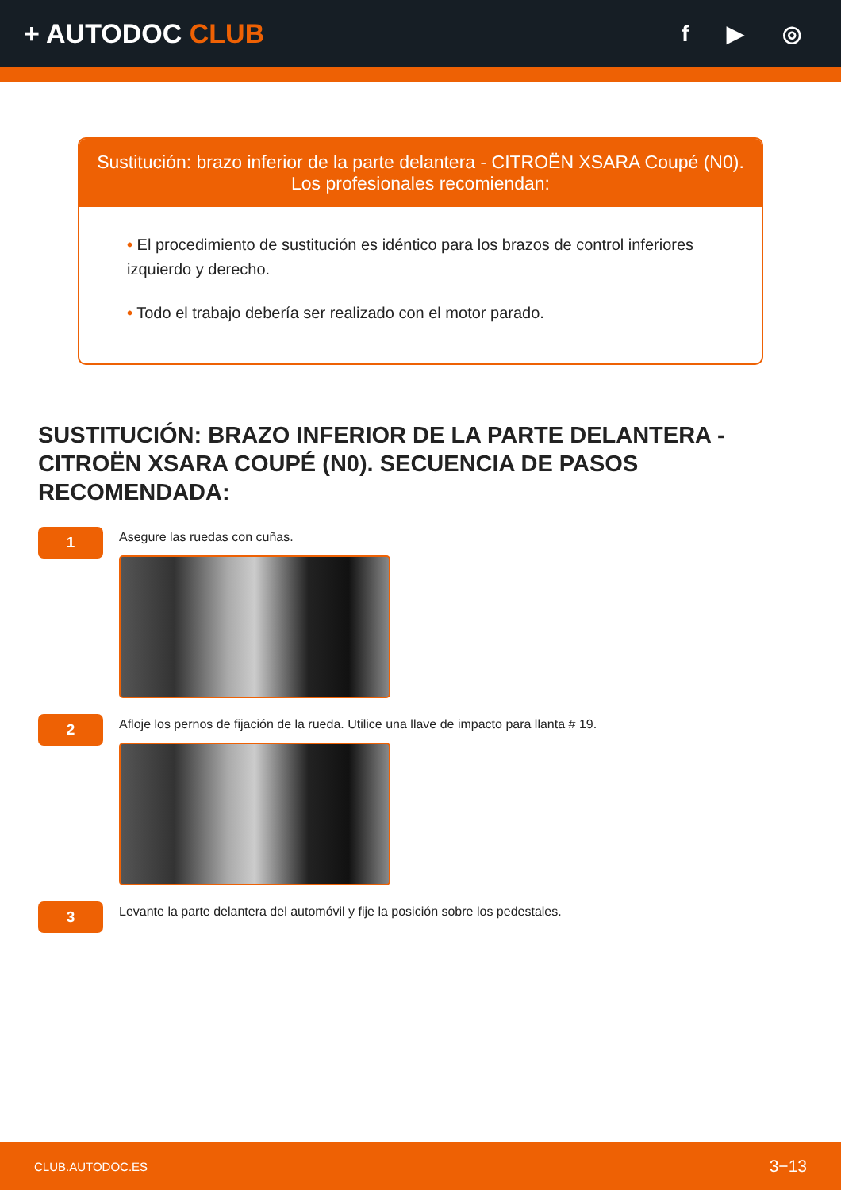+ AUTODOC CLUB
f ▶ ◎
Sustitución: brazo inferior de la parte delantera - CITROËN XSARA Coupé (N0).
Los profesionales recomiendan:
• El procedimiento de sustitución es idéntico para los brazos de control inferiores izquierdo y derecho.
• Todo el trabajo debería ser realizado con el motor parado.
SUSTITUCIÓN: BRAZO INFERIOR DE LA PARTE DELANTERA - CITROËN XSARA COUPÉ (N0). SECUENCIA DE PASOS RECOMENDADA:
1
Asegure las ruedas con cuñas.
2
Afloje los pernos de fijación de la rueda. Utilice una llave de impacto para llanta # 19.
3
Levante la parte delantera del automóvil y fije la posición sobre los pedestales.
CLUB.AUTODOC.ES 3−13